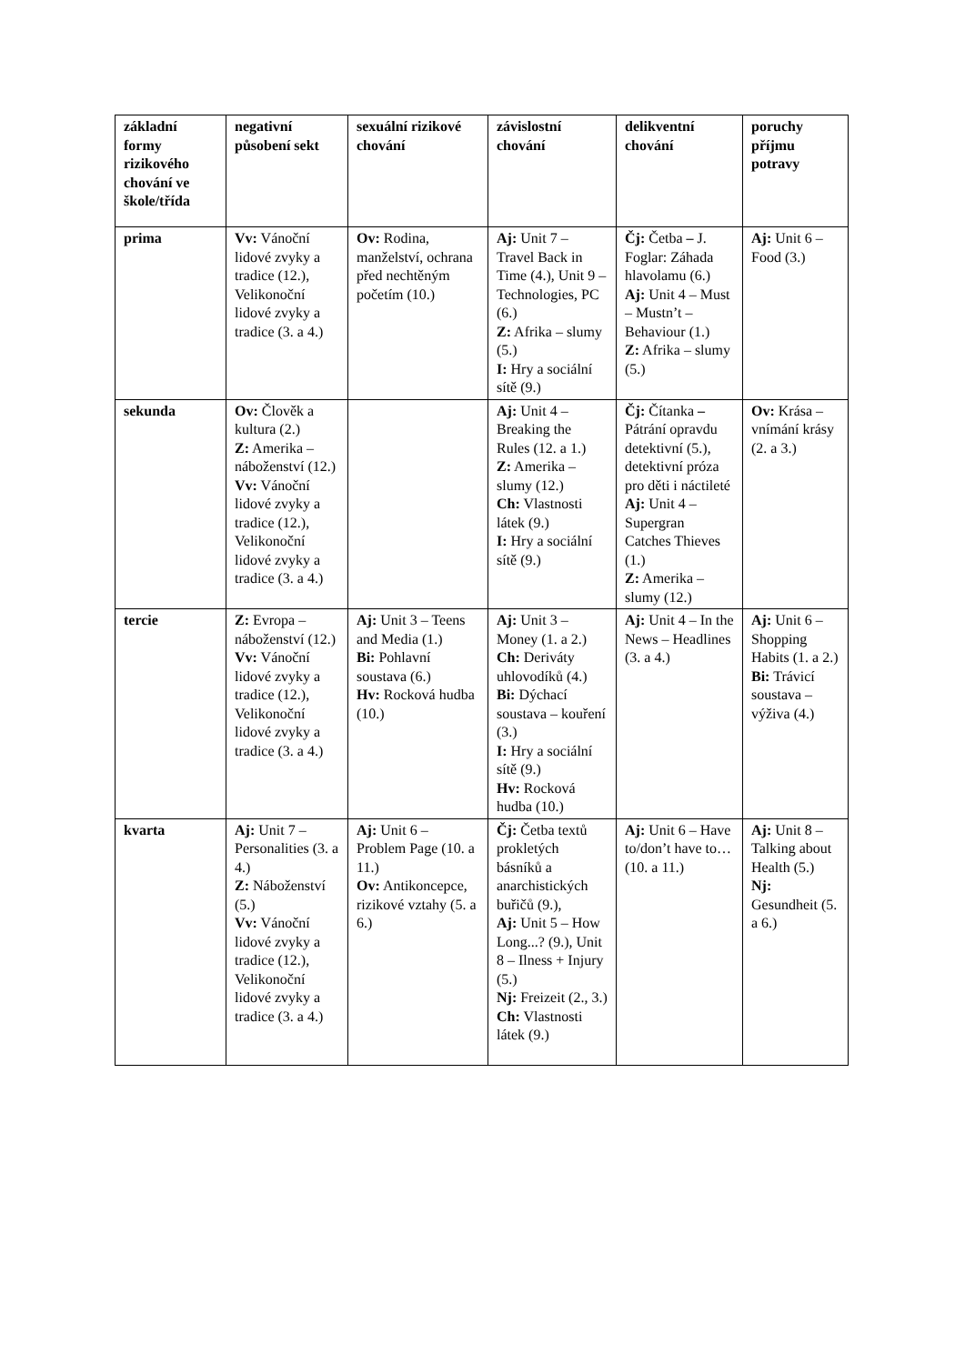| základní formy rizikového chování ve škole/třída | negativní působení sekt | sexuální rizikové chování | závislostní chování | delikventní chování | poruchy příjmu potravy |
| --- | --- | --- | --- | --- | --- |
| prima | Vv: Vánoční lidové zvyky a tradice (12.), Velikonoční lidové zvyky a tradice (3. a 4.) | Ov: Rodina, manželství, ochrana před nechtěným početím (10.) | Aj: Unit 7 – Travel Back in Time (4.), Unit 9 – Technologies, PC (6.) Z: Afrika – slumy (5.) I: Hry a sociální sítě (9.) | Čj: Četba – J. Foglar: Záhada hlavolamu (6.) Aj: Unit 4 – Must – Mustn’t – Behaviour (1.) Z: Afrika – slumy (5.) | Aj: Unit 6 – Food (3.) |
| sekunda | Ov: Člověk a kultura (2.) Z: Amerika – náboženství (12.) Vv: Vánoční lidové zvyky a tradice (12.), Velikonoční lidové zvyky a tradice (3. a 4.) | | Aj: Unit 4 – Breaking the Rules (12. a 1.) Z: Amerika – slumy (12.) Ch: Vlastnosti látek (9.) I: Hry a sociální sítě (9.) | Čj: Čítanka – Pátrání opravdu detektivní (5.), detektivní próza pro děti i náctileté Aj: Unit 4 – Supergran Catches Thieves (1.) Z: Amerika – slumy (12.) | Ov: Krása – vnímání krásy (2. a 3.) |
| tercie | Z: Evropa – náboženství (12.) Vv: Vánoční lidové zvyky a tradice (12.), Velikonoční lidové zvyky a tradice (3. a 4.) | Aj: Unit 3 – Teens and Media (1.) Bi: Pohlavní soustava (6.) Hv: Rocková hudba (10.) | Aj: Unit 3 – Money (1. a 2.) Ch: Deriváty uhlovodíků (4.) Bi: Dýchací soustava – kouření (3.) I: Hry a sociální sítě (9.) Hv: Rocková hudba (10.) | Aj: Unit 4 – In the News – Headlines (3. a 4.) | Aj: Unit 6 – Shopping Habits (1. a 2.) Bi: Trávicí soustava – výživa (4.) |
| kvarta | Aj: Unit 7 – Personalities (3. a 4.) Z: Náboženství (5.) Vv: Vánoční lidové zvyky a tradice (12.), Velikonoční lidové zvyky a tradice (3. a 4.) | Aj: Unit 6 – Problem Page (10. a 11.) Ov: Antikoncepce, rizikové vztahy (5. a 6.) | Čj: Četba textů prokletých básníků a anarchistických buřičů (9.), Aj: Unit 5 – How Long...? (9.), Unit 8 – Ilness + Injury (5.) Nj: Freizeit (2., 3.) Ch: Vlastnosti látek (9.) | Aj: Unit 6 – Have to/don’t have to… (10. a 11.) | Aj: Unit 8 – Talking about Health (5.) Nj: Gesundheit (5. a 6.) |